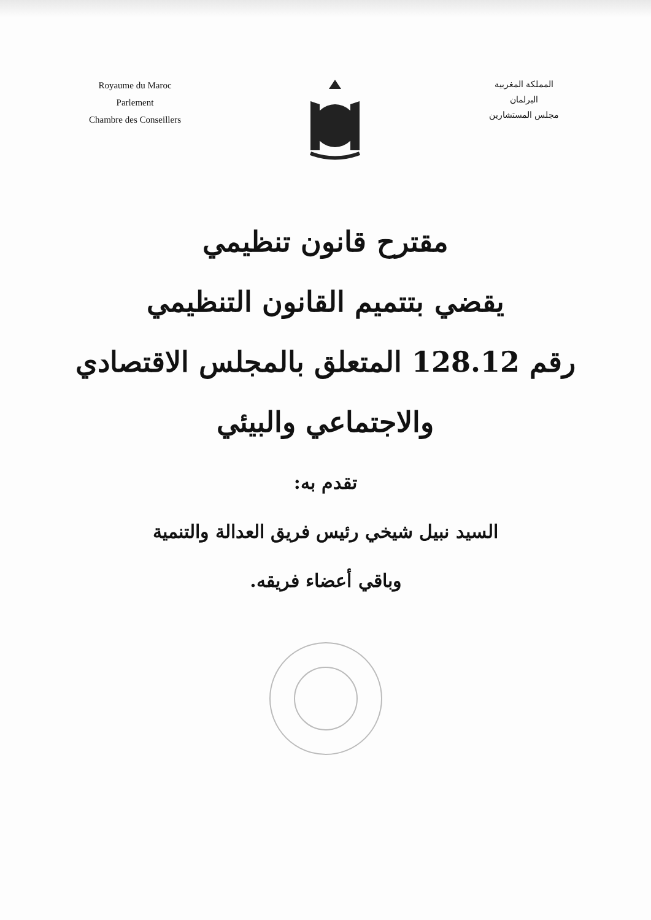Royaume du Maroc
Parlement
Chambre des Conseillers
المملكة المغربية
البرلمان
مجلس المستشارين
مقترح قانون تنظيمي
يقضي بتتميم القانون التنظيمي
رقم 128.12 المتعلق بالمجلس الاقتصادي
والاجتماعي والبيئي
تقدم به:
السيد نبيل شيخي رئيس فريق العدالة والتنمية
وباقي أعضاء فريقه.